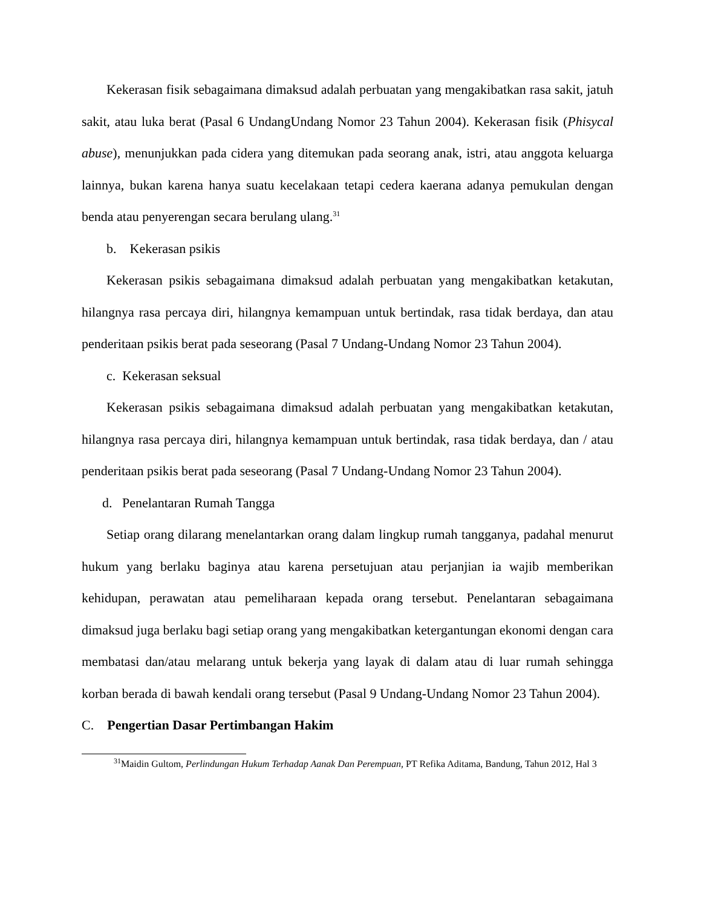Kekerasan fisik sebagaimana dimaksud adalah perbuatan yang mengakibatkan rasa sakit, jatuh sakit, atau luka berat (Pasal 6 UndangUndang Nomor 23 Tahun 2004). Kekerasan fisik (Phisycal abuse), menunjukkan pada cidera yang ditemukan pada seorang anak, istri, atau anggota keluarga lainnya, bukan karena hanya suatu kecelakaan tetapi cedera kaerana adanya pemukulan dengan benda atau penyerengan secara berulang ulang.<sup>31</sup>
b. Kekerasan psikis
Kekerasan psikis sebagaimana dimaksud adalah perbuatan yang mengakibatkan ketakutan, hilangnya rasa percaya diri, hilangnya kemampuan untuk bertindak, rasa tidak berdaya, dan atau penderitaan psikis berat pada seseorang (Pasal 7 Undang-Undang Nomor 23 Tahun 2004).
c. Kekerasan seksual
Kekerasan psikis sebagaimana dimaksud adalah perbuatan yang mengakibatkan ketakutan, hilangnya rasa percaya diri, hilangnya kemampuan untuk bertindak, rasa tidak berdaya, dan / atau penderitaan psikis berat pada seseorang (Pasal 7 Undang-Undang Nomor 23 Tahun 2004).
d. Penelantaran Rumah Tangga
Setiap orang dilarang menelantarkan orang dalam lingkup rumah tangganya, padahal menurut hukum yang berlaku baginya atau karena persetujuan atau perjanjian ia wajib memberikan kehidupan, perawatan atau pemeliharaan kepada orang tersebut. Penelantaran sebagaimana dimaksud juga berlaku bagi setiap orang yang mengakibatkan ketergantungan ekonomi dengan cara membatasi dan/atau melarang untuk bekerja yang layak di dalam atau di luar rumah sehingga korban berada di bawah kendali orang tersebut (Pasal 9 Undang-Undang Nomor 23 Tahun 2004).
C. Pengertian Dasar Pertimbangan Hakim
<sup>31</sup> Maidin Gultom, Perlindungan Hukum Terhadap Aanak Dan Perempuan, PT Refika Aditama, Bandung, Tahun 2012, Hal 3